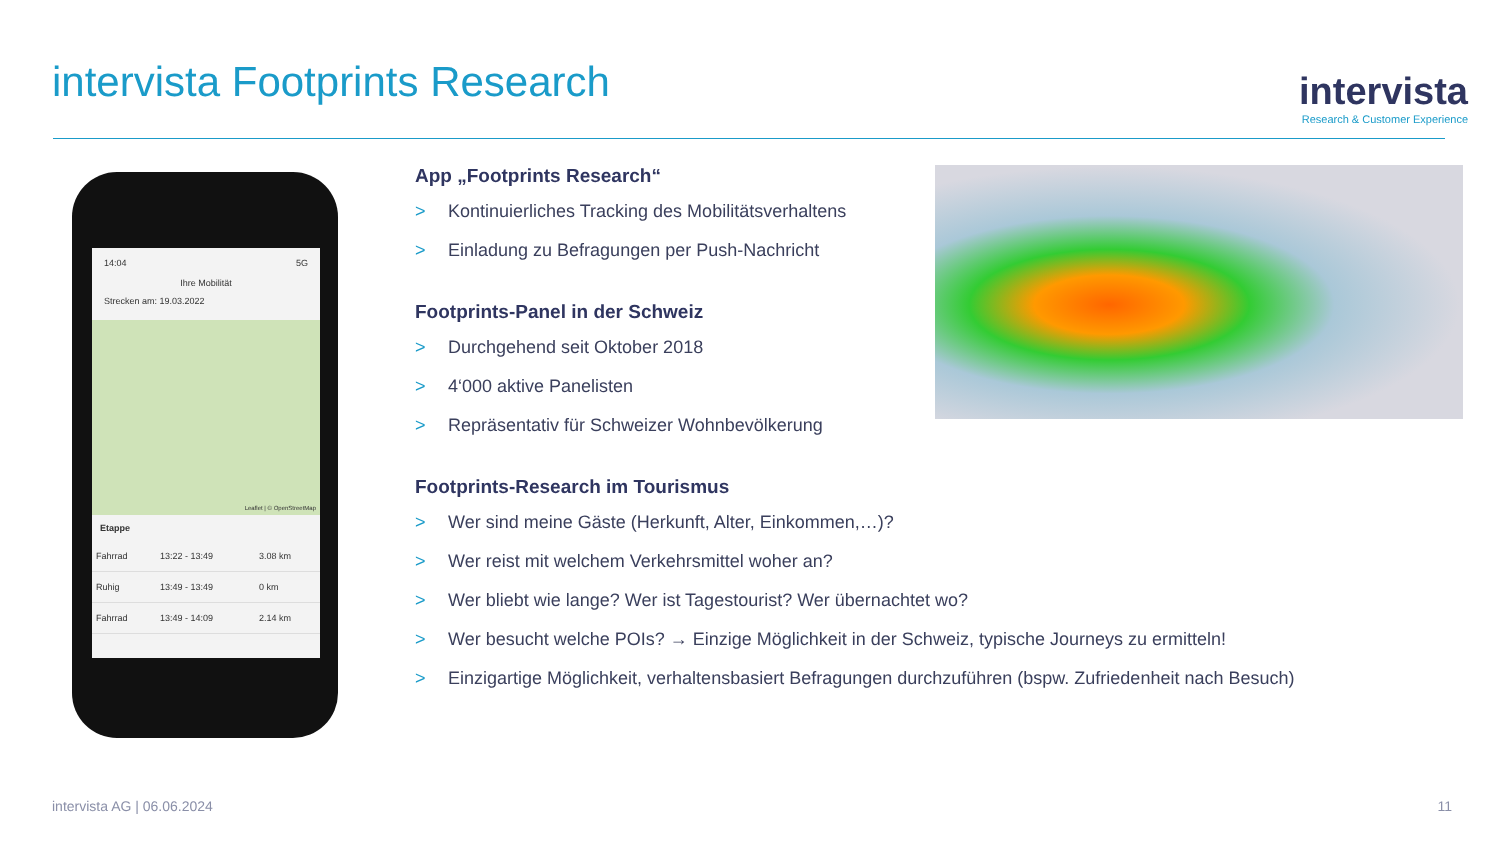intervista Footprints Research
intervista
Research & Customer Experience
14:04 5G
Ihre Mobilität
Strecken am: 19.03.2022
Leaflet | © OpenStreetMap
Etappe
| Fahrrad | 13:22 - 13:49 | 3.08 km |
| Ruhig | 13:49 - 13:49 | 0 km |
| Fahrrad | 13:49 - 14:09 | 2.14 km |
App „Footprints Research“
> Kontinuierliches Tracking des Mobilitätsverhaltens
> Einladung zu Befragungen per Push-Nachricht
Footprints-Panel in der Schweiz
> Durchgehend seit Oktober 2018
> 4‘000 aktive Panelisten
> Repräsentativ für Schweizer Wohnbevölkerung
Footprints-Research im Tourismus
> Wer sind meine Gäste (Herkunft, Alter, Einkommen,…)?
> Wer reist mit welchem Verkehrsmittel woher an?
> Wer bliebt wie lange? Wer ist Tagestourist? Wer übernachtet wo?
> Wer besucht welche POIs? → Einzige Möglichkeit in der Schweiz, typische Journeys zu ermitteln!
> Einzigartige Möglichkeit, verhaltensbasiert Befragungen durchzuführen (bspw. Zufriedenheit nach Besuch)
intervista AG | 06.06.2024 11